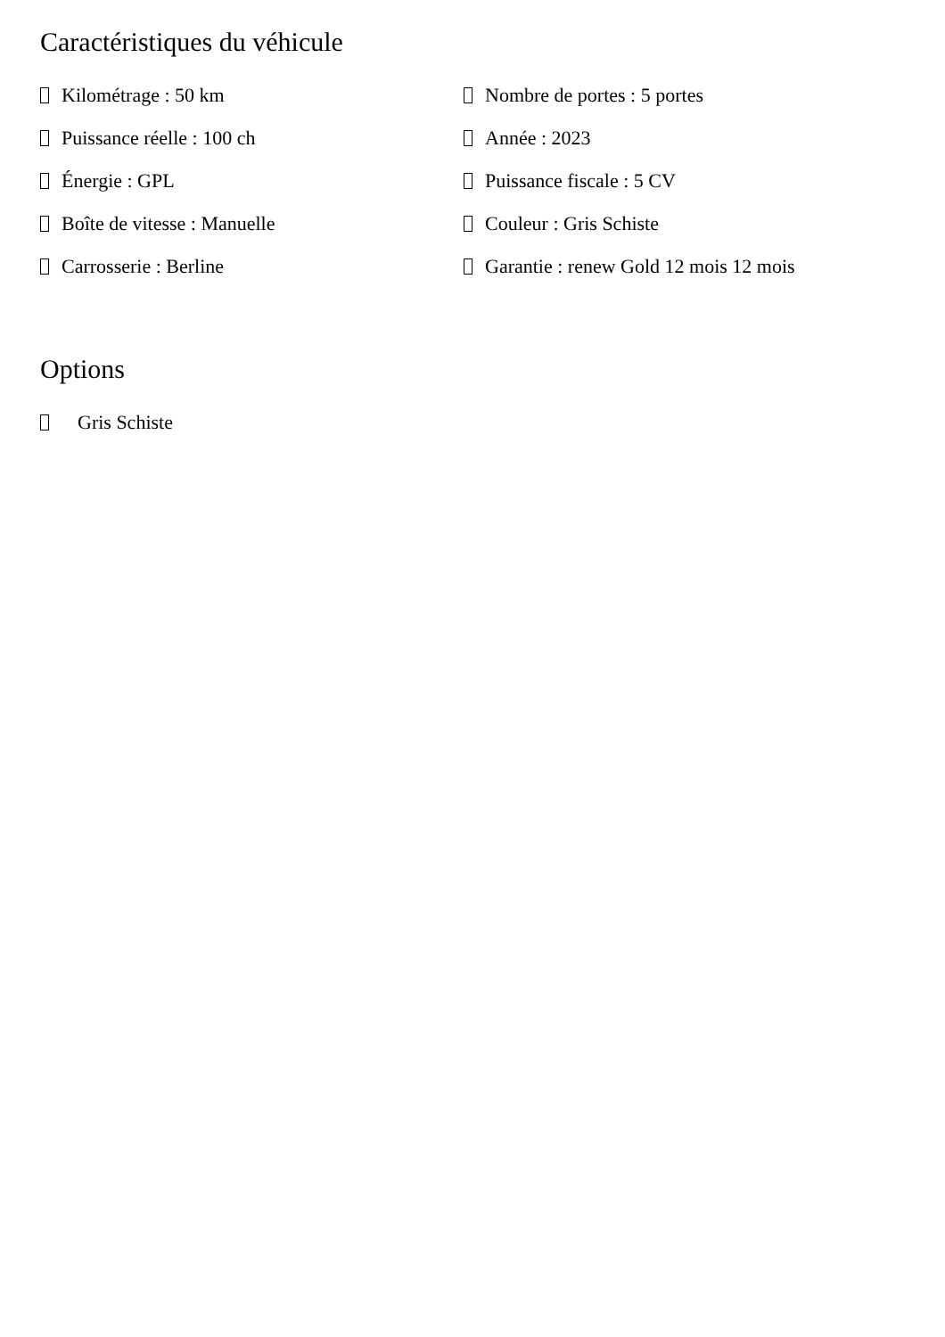Caractéristiques du véhicule
Kilométrage : 50 km
Nombre de portes : 5 portes
Puissance réelle : 100 ch
Année : 2023
Énergie : GPL
Puissance fiscale : 5 CV
Boîte de vitesse : Manuelle
Couleur : Gris Schiste
Carrosserie : Berline
Garantie : renew Gold 12 mois 12 mois
Options
Gris Schiste